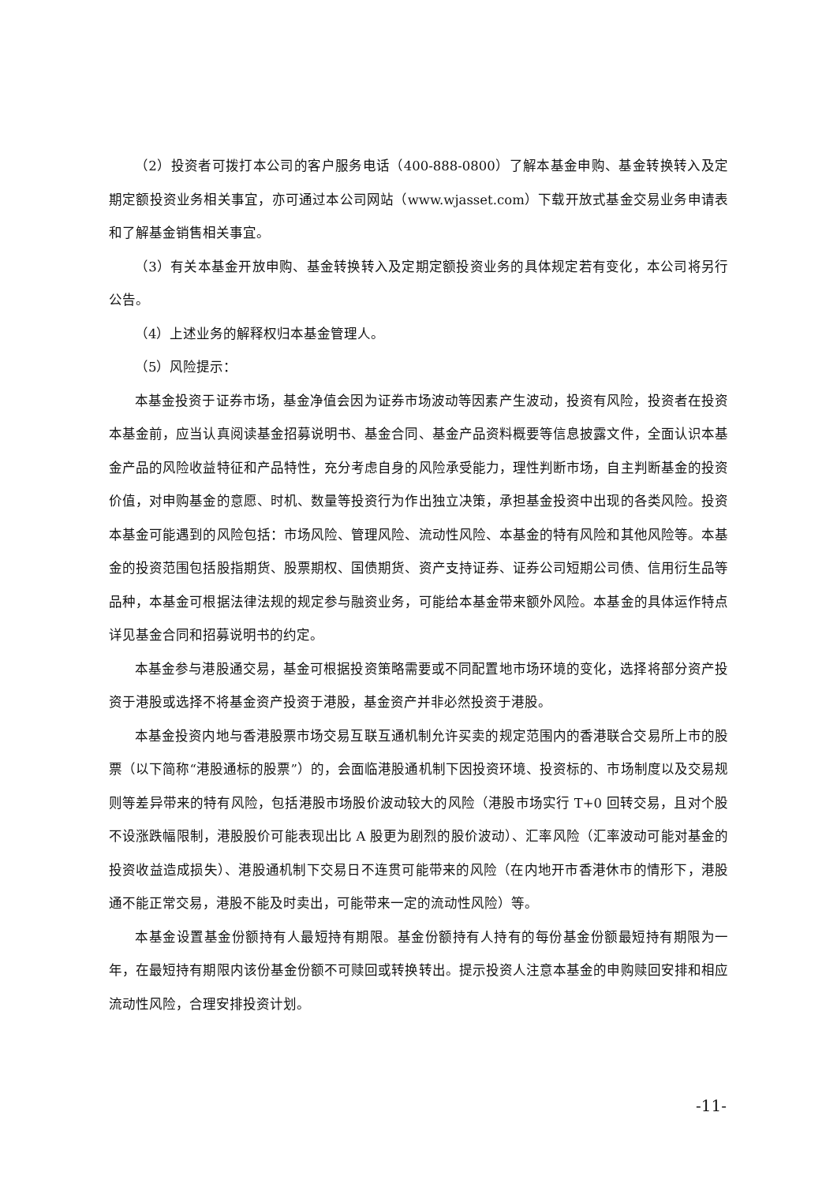（2）投资者可拨打本公司的客户服务电话（400-888-0800）了解本基金申购、基金转换转入及定期定额投资业务相关事宜，亦可通过本公司网站（www.wjasset.com）下载开放式基金交易业务申请表和了解基金销售相关事宜。
（3）有关本基金开放申购、基金转换转入及定期定额投资业务的具体规定若有变化，本公司将另行公告。
（4）上述业务的解释权归本基金管理人。
（5）风险提示：
本基金投资于证券市场，基金净值会因为证券市场波动等因素产生波动，投资有风险，投资者在投资本基金前，应当认真阅读基金招募说明书、基金合同、基金产品资料概要等信息披露文件，全面认识本基金产品的风险收益特征和产品特性，充分考虑自身的风险承受能力，理性判断市场，自主判断基金的投资价值，对申购基金的意愿、时机、数量等投资行为作出独立决策，承担基金投资中出现的各类风险。投资本基金可能遇到的风险包括：市场风险、管理风险、流动性风险、本基金的特有风险和其他风险等。本基金的投资范围包括股指期货、股票期权、国债期货、资产支持证券、证券公司短期公司债、信用衍生品等品种，本基金可根据法律法规的规定参与融资业务，可能给本基金带来额外风险。本基金的具体运作特点详见基金合同和招募说明书的约定。
本基金参与港股通交易，基金可根据投资策略需要或不同配置地市场环境的变化，选择将部分资产投资于港股或选择不将基金资产投资于港股，基金资产并非必然投资于港股。
本基金投资内地与香港股票市场交易互联互通机制允许买卖的规定范围内的香港联合交易所上市的股票（以下简称“港股通标的股票”）的，会面临港股通机制下因投资环境、投资标的、市场制度以及交易规则等差异带来的特有风险，包括港股市场股价波动较大的风险（港股市场实行 T+0 回转交易，且对个股不设涨跌幅限制，港股股价可能表现出比 A 股更为剧烈的股价波动）、汇率风险（汇率波动可能对基金的投资收益造成损失）、港股通机制下交易日不连贯可能带来的风险（在内地开市香港休市的情形下，港股通不能正常交易，港股不能及时卖出，可能带来一定的流动性风险）等。
本基金设置基金份额持有人最短持有期限。基金份额持有人持有的每份基金份额最短持有期限为一年，在最短持有期限内该份基金份额不可赎回或转换转出。提示投资人注意本基金的申购赎回安排和相应流动性风险，合理安排投资计划。
-11-